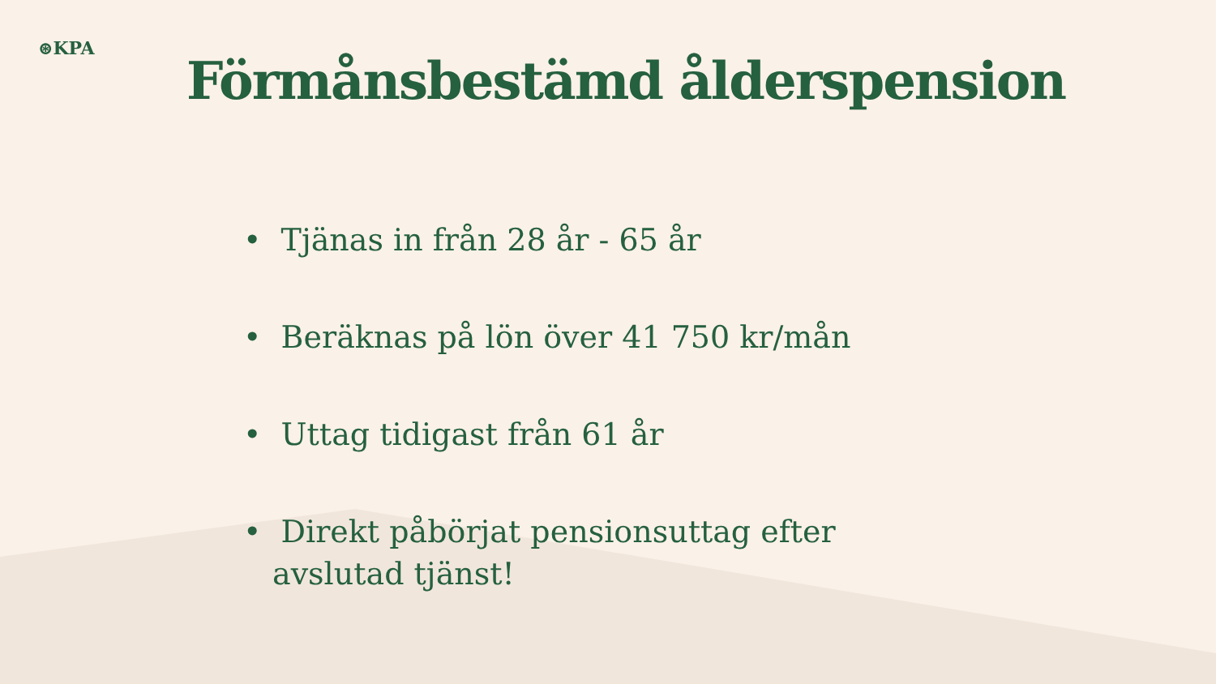⊛KPA
Förmånsbestämd ålderspension
• Tjänas in från 28 år - 65 år
• Beräknas på lön över 41 750 kr/mån
• Uttag tidigast från 61 år
• Direkt påbörjat pensionsuttag efter avslutad tjänst!